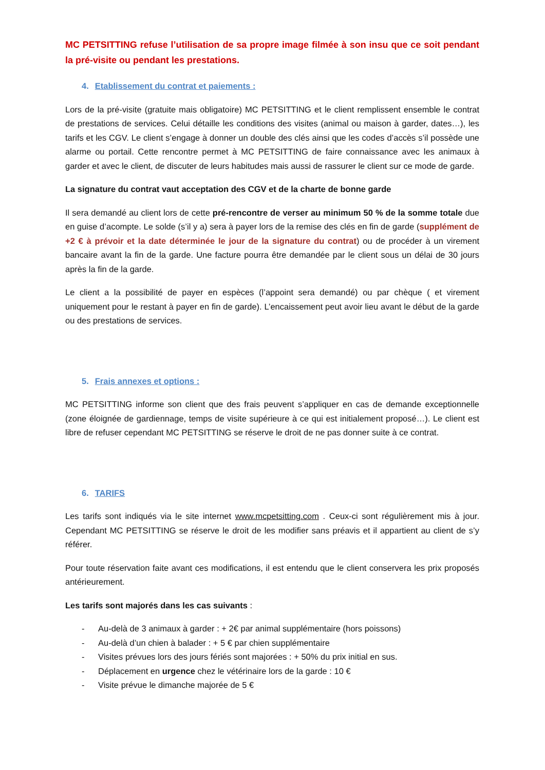MC PETSITTING refuse l’utilisation de sa propre image filmée à son insu que ce soit pendant la pré-visite ou pendant les prestations.
4. Etablissement du contrat et paiements :
Lors de la pré-visite (gratuite mais obligatoire) MC PETSITTING et le client remplissent ensemble le contrat de prestations de services. Celui détaille les conditions des visites (animal ou maison à garder, dates…), les tarifs et les CGV. Le client s’engage à donner un double des clés ainsi que les codes d’accès s’il possède une alarme ou portail. Cette rencontre permet à MC PETSITTING de faire connaissance avec les animaux à garder et avec le client, de discuter de leurs habitudes mais aussi de rassurer le client sur ce mode de garde.
La signature du contrat vaut acceptation des CGV et de la charte de bonne garde
Il sera demandé au client lors de cette pré-rencontre de verser au minimum 50 % de la somme totale due en guise d’acompte. Le solde (s’il y a) sera à payer lors de la remise des clés en fin de garde (supplément de +2 € à prévoir et la date déterminée le jour de la signature du contrat) ou de procéder à un virement bancaire avant la fin de la garde. Une facture pourra être demandée par le client sous un délai de 30 jours après la fin de la garde.
Le client a la possibilité de payer en espèces (l’appoint sera demandé) ou par chèque ( et virement uniquement pour le restant à payer en fin de garde). L’encaissement peut avoir lieu avant le début de la garde ou des prestations de services.
5. Frais annexes et options :
MC PETSITTING informe son client que des frais peuvent s’appliquer en cas de demande exceptionnelle (zone éloignée de gardiennage, temps de visite supérieure à ce qui est initialement proposé…). Le client est libre de refuser cependant MC PETSITTING se réserve le droit de ne pas donner suite à ce contrat.
6. TARIFS
Les tarifs sont indiqués via le site internet www.mcpetsitting.com . Ceux-ci sont régulièrement mis à jour. Cependant MC PETSITTING se réserve le droit de les modifier sans préavis et il appartient au client de s’y référer.
Pour toute réservation faite avant ces modifications, il est entendu que le client conservera les prix proposés antérieurement.
Les tarifs sont majorés dans les cas suivants :
- Au-delà de 3 animaux à garder : + 2€ par animal supplémentaire (hors poissons)
- Au-delà d’un chien à balader : + 5 € par chien supplémentaire
- Visites prévues lors des jours fériés sont majorées : + 50% du prix initial en sus.
- Déplacement en urgence chez le vétérinaire lors de la garde : 10 €
- Visite prévue le dimanche majorée de 5 €